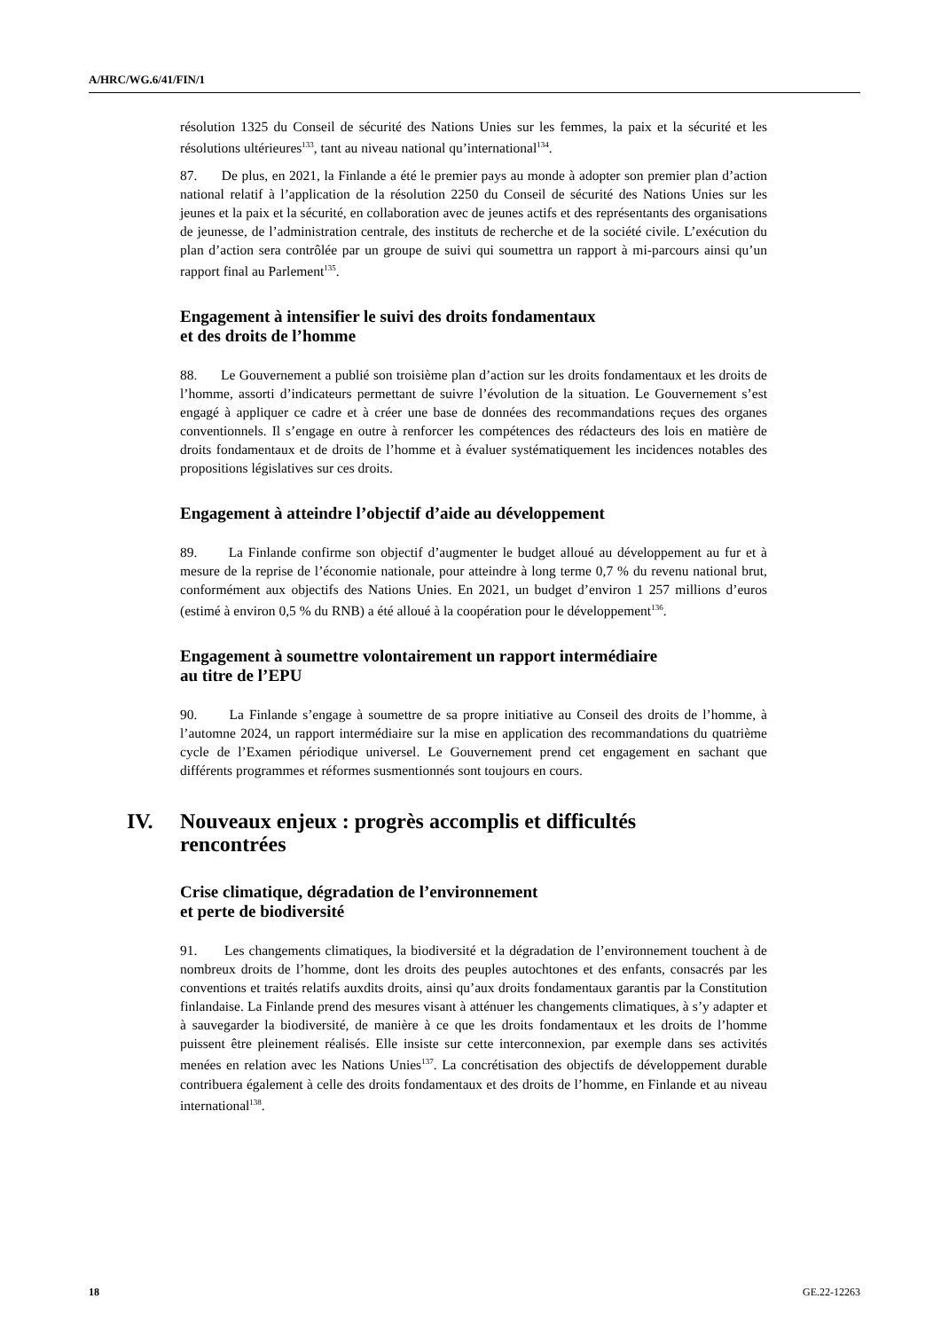A/HRC/WG.6/41/FIN/1
résolution 1325 du Conseil de sécurité des Nations Unies sur les femmes, la paix et la sécurité et les résolutions ultérieures<sup>133</sup>, tant au niveau national qu’international<sup>134</sup>.
87. De plus, en 2021, la Finlande a été le premier pays au monde à adopter son premier plan d’action national relatif à l’application de la résolution 2250 du Conseil de sécurité des Nations Unies sur les jeunes et la paix et la sécurité, en collaboration avec de jeunes actifs et des représentants des organisations de jeunesse, de l’administration centrale, des instituts de recherche et de la société civile. L’exécution du plan d’action sera contrôlée par un groupe de suivi qui soumettra un rapport à mi-parcours ainsi qu’un rapport final au Parlement<sup>135</sup>.
Engagement à intensifier le suivi des droits fondamentaux
et des droits de l’homme
88. Le Gouvernement a publié son troisième plan d’action sur les droits fondamentaux et les droits de l’homme, assorti d’indicateurs permettant de suivre l’évolution de la situation. Le Gouvernement s’est engagé à appliquer ce cadre et à créer une base de données des recommandations reçues des organes conventionnels. Il s’engage en outre à renforcer les compétences des rédacteurs des lois en matière de droits fondamentaux et de droits de l’homme et à évaluer systématiquement les incidences notables des propositions législatives sur ces droits.
Engagement à atteindre l’objectif d’aide au développement
89. La Finlande confirme son objectif d’augmenter le budget alloué au développement au fur et à mesure de la reprise de l’économie nationale, pour atteindre à long terme 0,7 % du revenu national brut, conformément aux objectifs des Nations Unies. En 2021, un budget d’environ 1 257 millions d’euros (estimé à environ 0,5 % du RNB) a été alloué à la coopération pour le développement<sup>136</sup>.
Engagement à soumettre volontairement un rapport intermédiaire
au titre de l’EPU
90. La Finlande s’engage à soumettre de sa propre initiative au Conseil des droits de l’homme, à l’automne 2024, un rapport intermédiaire sur la mise en application des recommandations du quatrième cycle de l’Examen périodique universel. Le Gouvernement prend cet engagement en sachant que différents programmes et réformes susmentionnés sont toujours en cours.
IV. Nouveaux enjeux : progrès accomplis et difficultés
rencontrées
Crise climatique, dégradation de l’environnement
et perte de biodiversité
91. Les changements climatiques, la biodiversité et la dégradation de l’environnement touchent à de nombreux droits de l’homme, dont les droits des peuples autochtones et des enfants, consacrés par les conventions et traités relatifs auxdits droits, ainsi qu’aux droits fondamentaux garantis par la Constitution finlandaise. La Finlande prend des mesures visant à atténuer les changements climatiques, à s’y adapter et à sauvegarder la biodiversité, de manière à ce que les droits fondamentaux et les droits de l’homme puissent être pleinement réalisés. Elle insiste sur cette interconnexion, par exemple dans ses activités menées en relation avec les Nations Unies<sup>137</sup>. La concrétisation des objectifs de développement durable contribuera également à celle des droits fondamentaux et des droits de l’homme, en Finlande et au niveau international<sup>138</sup>.
18 GE.22-12263